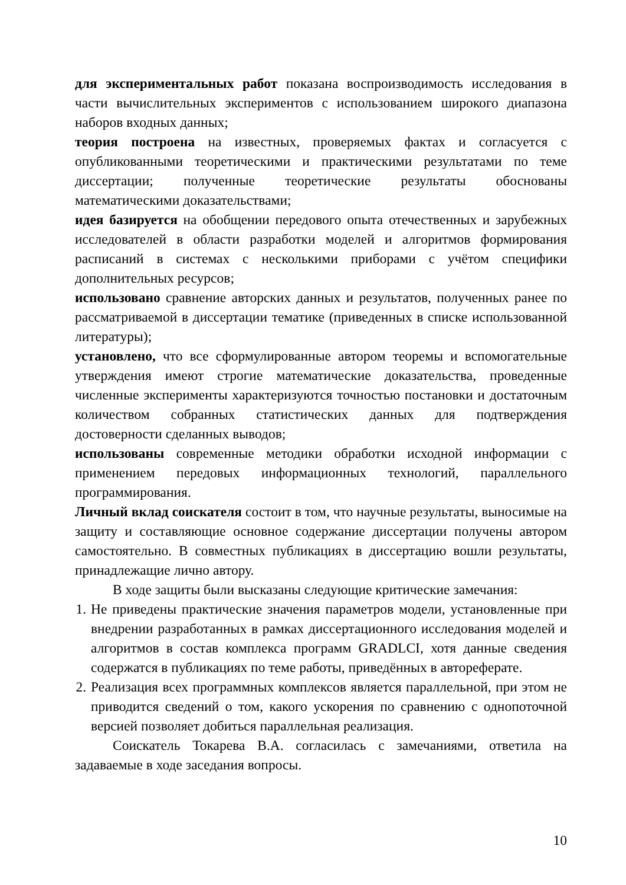для экспериментальных работ показана воспроизводимость исследования в части вычислительных экспериментов с использованием широкого диапазона наборов входных данных;
теория построена на известных, проверяемых фактах и согласуется с опубликованными теоретическими и практическими результатами по теме диссертации; полученные теоретические результаты обоснованы математическими доказательствами;
идея базируется на обобщении передового опыта отечественных и зарубежных исследователей в области разработки моделей и алгоритмов формирования расписаний в системах с несколькими приборами с учётом специфики дополнительных ресурсов;
использовано сравнение авторских данных и результатов, полученных ранее по рассматриваемой в диссертации тематике (приведенных в списке использованной литературы);
установлено, что все сформулированные автором теоремы и вспомогательные утверждения имеют строгие математические доказательства, проведенные численные эксперименты характеризуются точностью постановки и достаточным количеством собранных статистических данных для подтверждения достоверности сделанных выводов;
использованы современные методики обработки исходной информации с применением передовых информационных технологий, параллельного программирования.
Личный вклад соискателя состоит в том, что научные результаты, выносимые на защиту и составляющие основное содержание диссертации получены автором самостоятельно. В совместных публикациях в диссертацию вошли результаты, принадлежащие лично автору.
В ходе защиты были высказаны следующие критические замечания:
1. Не приведены практические значения параметров модели, установленные при внедрении разработанных в рамках диссертационного исследования моделей и алгоритмов в состав комплекса программ GRADLCI, хотя данные сведения содержатся в публикациях по теме работы, приведённых в автореферате.
2. Реализация всех программных комплексов является параллельной, при этом не приводится сведений о том, какого ускорения по сравнению с однопоточной версией позволяет добиться параллельная реализация.
Соискатель Токарева В.А. согласилась с замечаниями, ответила на задаваемые в ходе заседания вопросы.
10